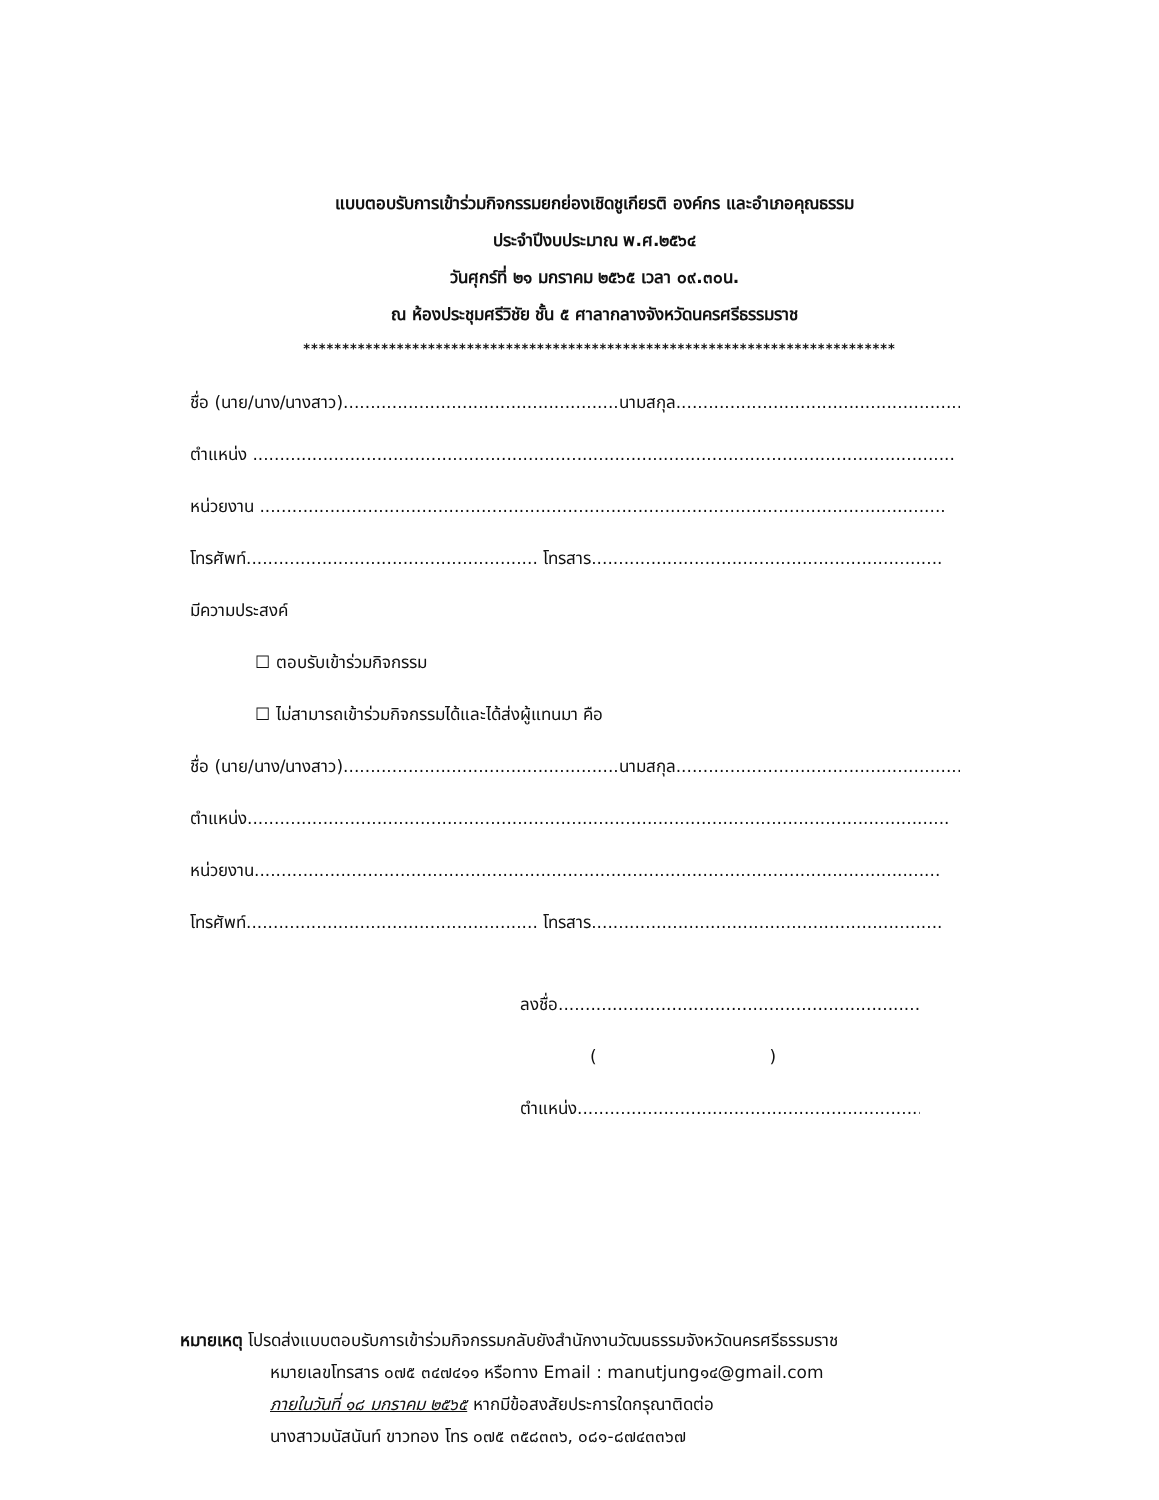แบบตอบรับการเข้าร่วมกิจกรรมยกย่องเชิดชูเกียรติ องค์กร และอำเภอคุณธรรม
ประจำปีงบประมาณ พ.ศ.๒๕๖๔
วันศุกร์ที่ ๒๑ มกราคม ๒๕๖๕ เวลา ๐๙.๓๐น.
ณ ห้องประชุมศรีวิชัย ชั้น ๕ ศาลากลางจังหวัดนครศรีธรรมราช
****************************************************************************
ชื่อ (นาย/นาง/นางสาว)...................................................นามสกุล.......................................................
ตำแหน่ง ..................................................................................................................................
หน่วยงาน ...............................................................................................................................
โทรศัพท์...................................................... โทรสาร.................................................................
มีความประสงค์
☐ ตอบรับเข้าร่วมกิจกรรม
☐ ไม่สามารถเข้าร่วมกิจกรรมได้และได้ส่งผู้แทนมา คือ
ชื่อ (นาย/นาง/นางสาว)...................................................นามสกุล.......................................................
ตำแหน่ง..................................................................................................................................
หน่วยงาน...............................................................................................................................
โทรศัพท์...................................................... โทรสาร.................................................................
ลงชื่อ........................................................................
( )
ตำแหน่ง......................................................................
หมายเหตุ โปรดส่งแบบตอบรับการเข้าร่วมกิจกรรมกลับยังสำนักงานวัฒนธรรมจังหวัดนครศรีธรรมราช
หมายเลขโทรสาร ๐๗๕ ๓๔๗๔๑๑ หรือทาง Email : manutjung๑๔@gmail.com
ภายในวันที่ ๑๘ มกราคม ๒๕๖๕ หากมีข้อสงสัยประการใดกรุณาติดต่อ
นางสาวมนัสนันท์ ขาวทอง โทร ๐๗๕ ๓๕๘๓๓๖, ๐๘๑-๘๗๔๓๓๖๗